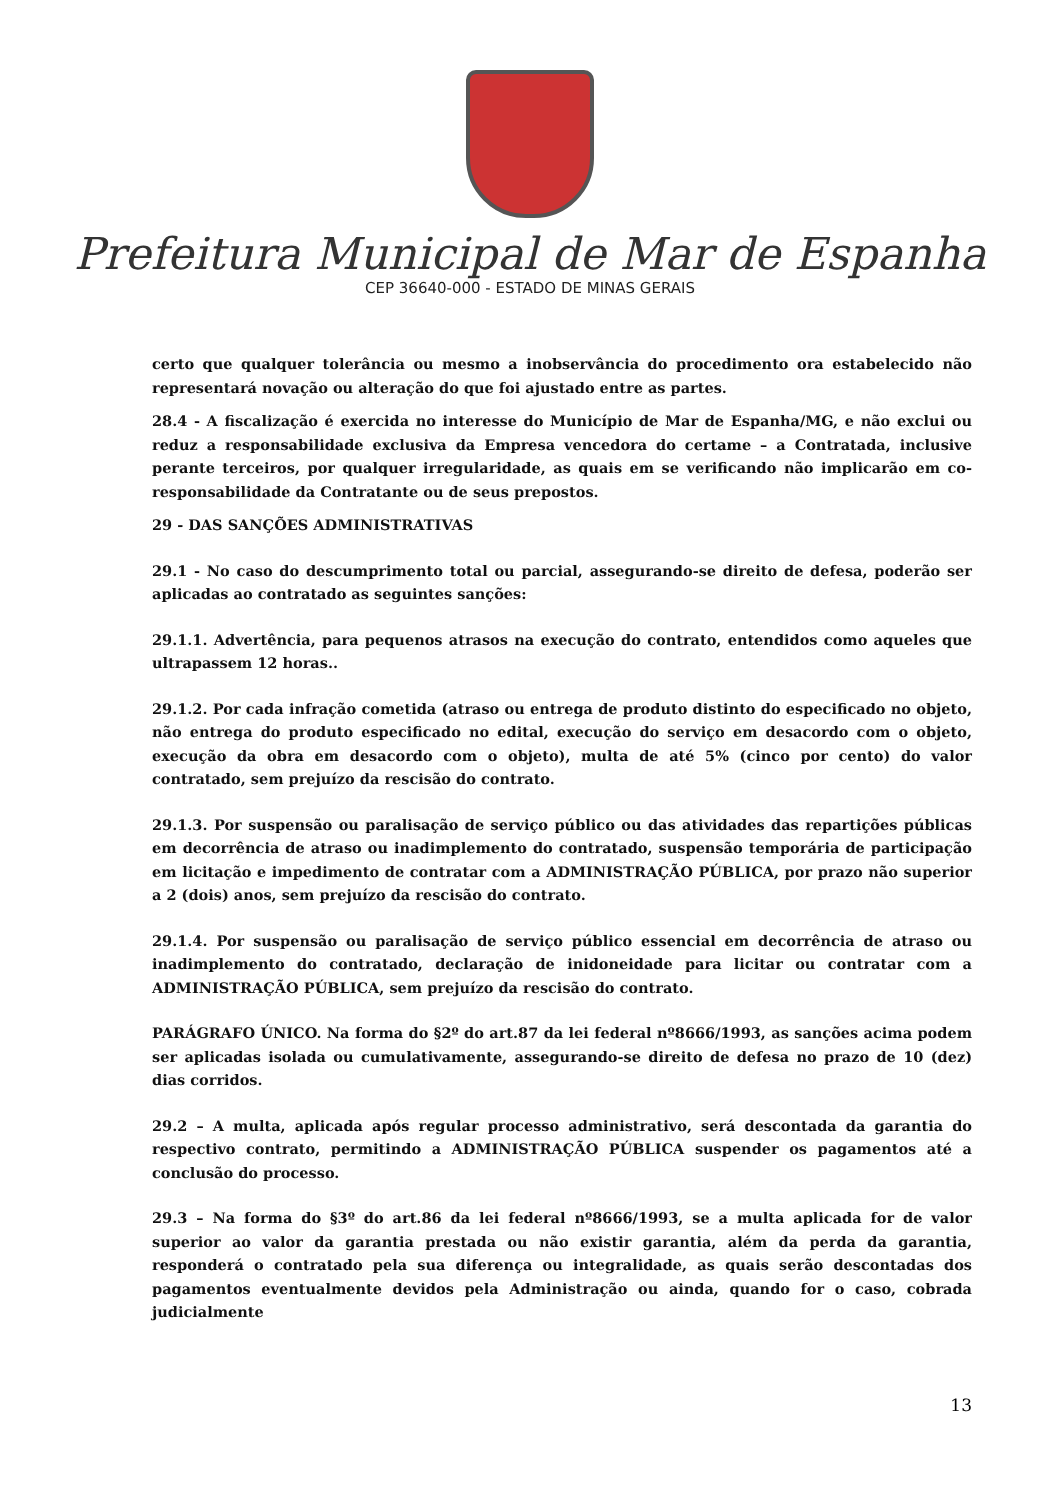Prefeitura Municipal de Mar de Espanha
CEP 36640-000 - ESTADO DE MINAS GERAIS
certo que qualquer tolerância ou mesmo a inobservância do procedimento ora estabelecido não representará novação ou alteração do que foi ajustado entre as partes.
28.4 - A fiscalização é exercida no interesse do Município de Mar de Espanha/MG, e não exclui ou reduz a responsabilidade exclusiva da Empresa vencedora do certame – a Contratada, inclusive perante terceiros, por qualquer irregularidade, as quais em se verificando não implicarão em co-responsabilidade da Contratante ou de seus prepostos.
29 - DAS SANÇÕES ADMINISTRATIVAS
29.1 - No caso do descumprimento total ou parcial, assegurando-se direito de defesa, poderão ser aplicadas ao contratado as seguintes sanções:
29.1.1. Advertência, para pequenos atrasos na execução do contrato, entendidos como aqueles que ultrapassem 12 horas..
29.1.2. Por cada infração cometida (atraso ou entrega de produto distinto do especificado no objeto, não entrega do produto especificado no edital, execução do serviço em desacordo com o objeto, execução da obra em desacordo com o objeto), multa de até 5% (cinco por cento) do valor contratado, sem prejuízo da rescisão do contrato.
29.1.3. Por suspensão ou paralisação de serviço público ou das atividades das repartições públicas em decorrência de atraso ou inadimplemento do contratado, suspensão temporária de participação em licitação e impedimento de contratar com a ADMINISTRAÇÃO PÚBLICA, por prazo não superior a 2 (dois) anos, sem prejuízo da rescisão do contrato.
29.1.4. Por suspensão ou paralisação de serviço público essencial em decorrência de atraso ou inadimplemento do contratado, declaração de inidoneidade para licitar ou contratar com a ADMINISTRAÇÃO PÚBLICA, sem prejuízo da rescisão do contrato.
PARÁGRAFO ÚNICO. Na forma do §2º do art.87 da lei federal nº8666/1993, as sanções acima podem ser aplicadas isolada ou cumulativamente, assegurando-se direito de defesa no prazo de 10 (dez) dias corridos.
29.2 – A multa, aplicada após regular processo administrativo, será descontada da garantia do respectivo contrato, permitindo a ADMINISTRAÇÃO PÚBLICA suspender os pagamentos até a conclusão do processo.
29.3 – Na forma do §3º do art.86 da lei federal nº8666/1993, se a multa aplicada for de valor superior ao valor da garantia prestada ou não existir garantia, além da perda da garantia, responderá o contratado pela sua diferença ou integralidade, as quais serão descontadas dos pagamentos eventualmente devidos pela Administração ou ainda, quando for o caso, cobrada judicialmente
13